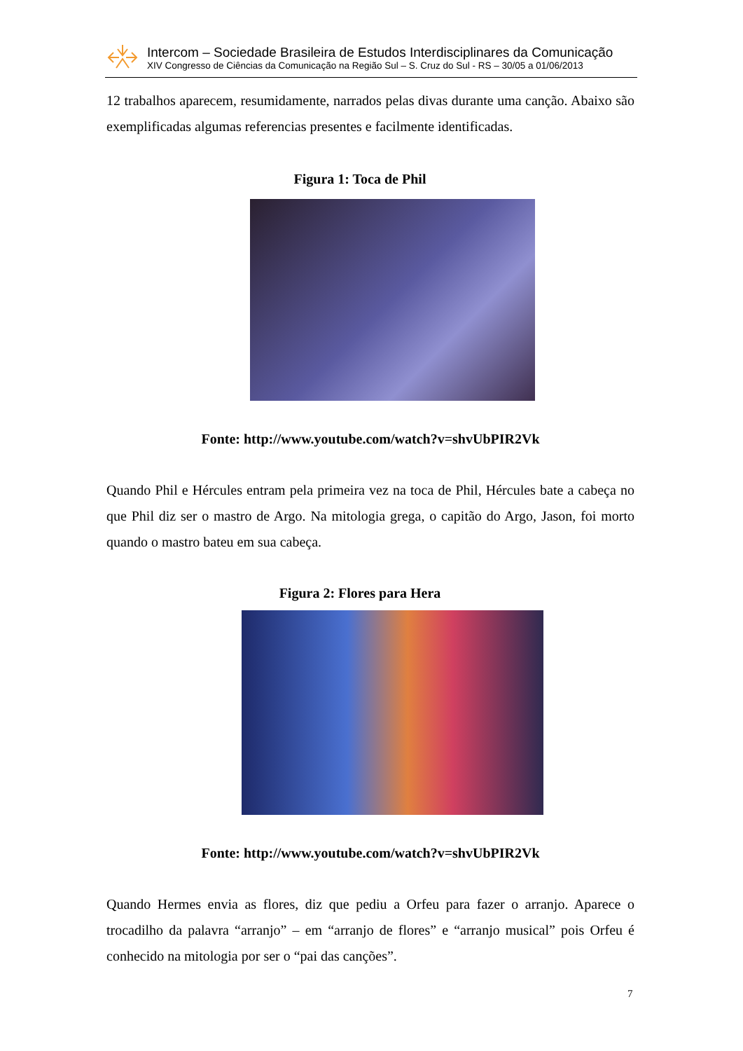Intercom – Sociedade Brasileira de Estudos Interdisciplinares da Comunicação
XIV Congresso de Ciências da Comunicação na Região Sul – S. Cruz do Sul - RS – 30/05 a 01/06/2013
12 trabalhos aparecem, resumidamente, narrados pelas divas durante uma canção. Abaixo são exemplificadas algumas referencias presentes e facilmente identificadas.
Figura 1: Toca de Phil
Fonte: http://www.youtube.com/watch?v=shvUbPIR2Vk
Quando Phil e Hércules entram pela primeira vez na toca de Phil, Hércules bate a cabeça no que Phil diz ser o mastro de Argo. Na mitologia grega, o capitão do Argo, Jason, foi morto quando o mastro bateu em sua cabeça.
Figura 2: Flores para Hera
Fonte: http://www.youtube.com/watch?v=shvUbPIR2Vk
Quando Hermes envia as flores, diz que pediu a Orfeu para fazer o arranjo. Aparece o trocadilho da palavra “arranjo” – em “arranjo de flores” e “arranjo musical” pois Orfeu é conhecido na mitologia por ser o “pai das canções”.
7